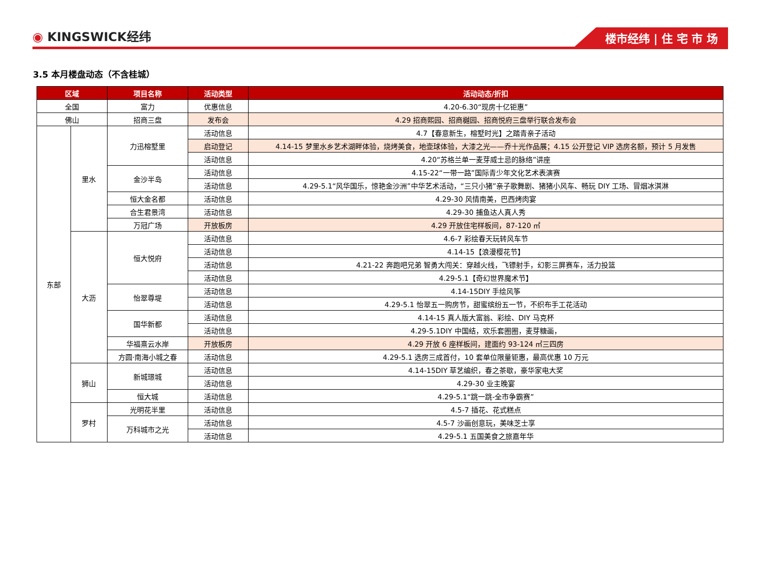◉ KINGSWICK经纬
楼市经纬 | 住 宅 市 场
3.5 本月楼盘动态（不含桂城）
| 区域 | | 项目名称 | 活动类型 | 活动动态/折扣 |
| --- | --- | --- | --- | --- |
| 全国 | | 富力 | 优惠信息 | 4.20-6.30“现房十亿钜惠” |
| 佛山 | | 招商三盘 | 发布会 | 4.29 招商熙园、招商樾园、招商悦府三盘举行联合发布会 |
| 东部 | 里水 | 力迅榕墅里 | 活动信息 | 4.7【春意新生，榕墅时光】之踏青亲子活动 |
| | | | 启动登记 | 4.14-15 梦里水乡艺术湖畔体验，烧烤美食，地壶球体验，大漆之光——乔十光作品展；4.15 公开登记 VIP 选房名额，预计 5 月发售 |
| | | | 活动信息 | 4.20“苏格兰单一麦芽威士忌的脉络”讲座 |
| | | 金沙半岛 | 活动信息 | 4.15-22“一带一路”国际青少年文化艺术表演赛 |
| | | | 活动信息 | 4.29-5.1“风华国乐，惊艳金沙洲”中华艺术活动，“三只小猪”亲子歌舞剧、猪猪小风车、畅玩 DIY 工场、冒烟冰淇淋 |
| | | 恒大金名都 | 活动信息 | 4.29-30 风情南美，巴西烤肉宴 |
| | | 合生君景湾 | 活动信息 | 4.29-30 捕鱼达人真人秀 |
| | | 万冠广场 | 开放板房 | 4.29 开放住宅样板间，87-120 ㎡ |
| | 大沥 | 恒大悦府 | 活动信息 | 4.6-7 彩绘春天玩转风车节 |
| | | | 活动信息 | 4.14-15【浪漫樱花节】 |
| | | | 活动信息 | 4.21-22 奔跑吧兄弟 智勇大闯关：穿越火线，飞镖射手，幻影三屏赛车，活力投篮 |
| | | | 活动信息 | 4.29-5.1【奇幻世界魔术节】 |
| | | 怡翠尊堤 | 活动信息 | 4.14-15DIY 手绘风筝 |
| | | | 活动信息 | 4.29-5.1 怡翠五一购房节，甜蜜缤纷五一节，不织布手工花活动 |
| | | 国华新都 | 活动信息 | 4.14-15 真人版大富翁、彩绘、DIY 马克杯 |
| | | | 活动信息 | 4.29-5.1DIY 中国结，欢乐套圈圈，麦芽糖画， |
| | | 华福熹云水岸 | 开放板房 | 4.29 开放 6 座样板间，建面约 93-124 ㎡三四房 |
| | | 方圆·南海小城之春 | 活动信息 | 4.29-5.1 选房三成首付，10 套单位限量钜惠，最高优惠 10 万元 |
| | 狮山 | 新城璟城 | 活动信息 | 4.14-15DIY 草艺编织，春之茶歇，豪华家电大奖 |
| | | | 活动信息 | 4.29-30 业主晚宴 |
| | | 恒大城 | 活动信息 | 4.29-5.1“跳一跳-全市争霸赛” |
| | 罗村 | 光明花半里 | 活动信息 | 4.5-7 插花、花式糕点 |
| | | 万科城市之光 | 活动信息 | 4.5-7 沙画创意玩，美味芝士享 |
| | | | 活动信息 | 4.29-5.1 五国美食之旅嘉年华 |